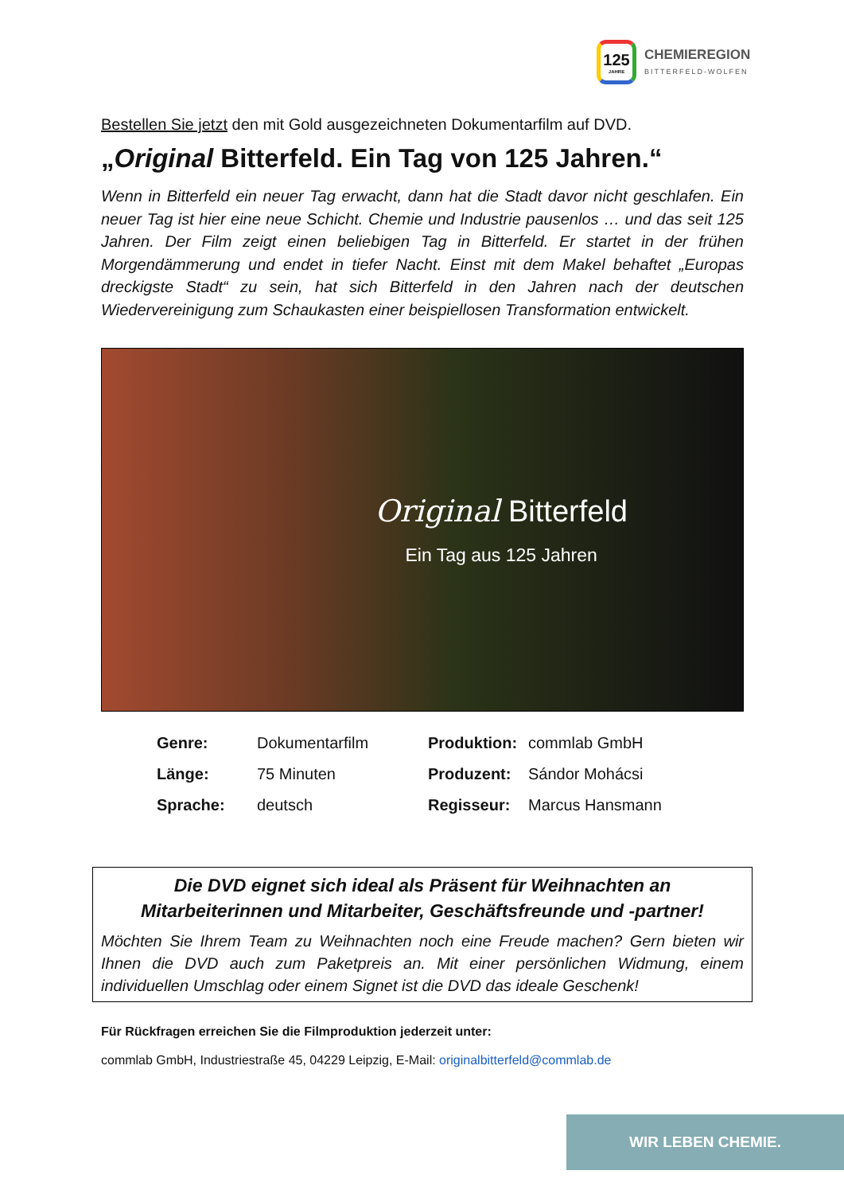125
JAHRE
CHEMIEREGION
BITTERFELD-WOLFEN
Bestellen Sie jetzt den mit Gold ausgezeichneten Dokumentarfilm auf DVD.
„Original Bitterfeld. Ein Tag von 125 Jahren.“
Wenn in Bitterfeld ein neuer Tag erwacht, dann hat die Stadt davor nicht geschlafen. Ein neuer Tag ist hier eine neue Schicht. Chemie und Industrie pausenlos … und das seit 125 Jahren. Der Film zeigt einen beliebigen Tag in Bitterfeld. Er startet in der frühen Morgendämmerung und endet in tiefer Nacht. Einst mit dem Makel behaftet „Europas dreckigste Stadt“ zu sein, hat sich Bitterfeld in den Jahren nach der deutschen Wiedervereinigung zum Schaukasten einer beispiellosen Transformation entwickelt.
Original Bitterfeld
Ein Tag aus 125 Jahren
| Genre: | Dokumentarfilm | Produktion: | commlab GmbH |
| Länge: | 75 Minuten | Produzent: | Sándor Mohácsi |
| Sprache: | deutsch | Regisseur: | Marcus Hansmann |
Die DVD eignet sich ideal als Präsent für Weihnachten an Mitarbeiterinnen und Mitarbeiter, Geschäftsfreunde und -partner!
Möchten Sie Ihrem Team zu Weihnachten noch eine Freude machen? Gern bieten wir Ihnen die DVD auch zum Paketpreis an. Mit einer persönlichen Widmung, einem individuellen Umschlag oder einem Signet ist die DVD das ideale Geschenk!
Für Rückfragen erreichen Sie die Filmproduktion jederzeit unter:
commlab GmbH, Industriestraße 45, 04229 Leipzig, E-Mail: originalbitterfeld@commlab.de
WIR LEBEN CHEMIE.